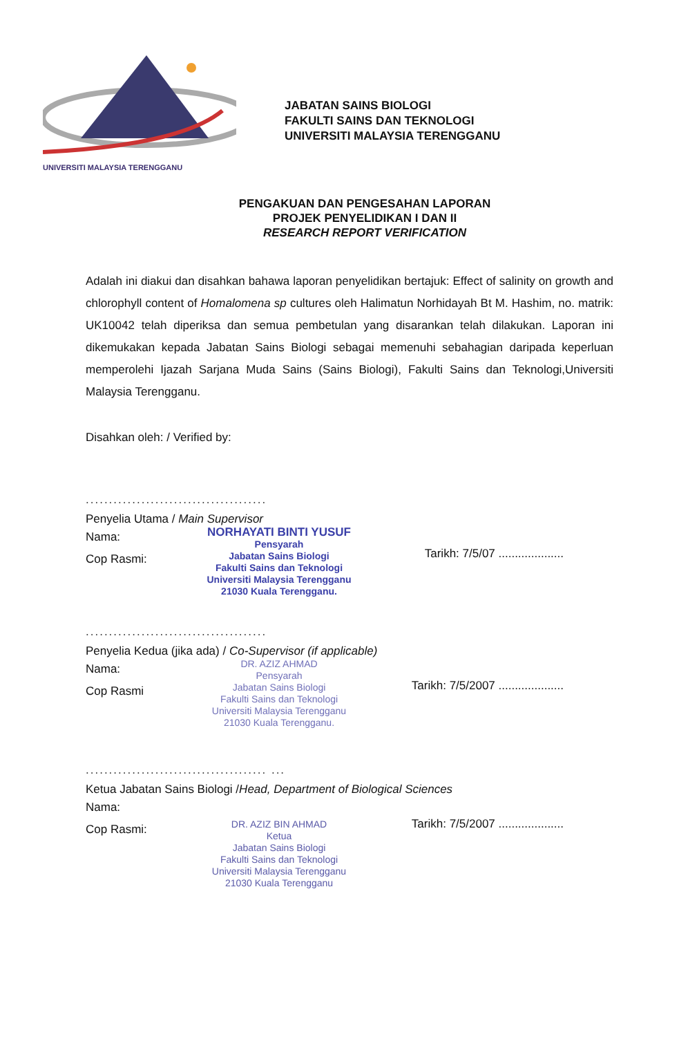UNIVERSITI MALAYSIA TERENGGANU
JABATAN SAINS BIOLOGI
FAKULTI SAINS DAN TEKNOLOGI
UNIVERSITI MALAYSIA TERENGGANU
PENGAKUAN DAN PENGESAHAN LAPORAN
PROJEK PENYELIDIKAN I DAN II
RESEARCH REPORT VERIFICATION
Adalah ini diakui dan disahkan bahawa laporan penyelidikan bertajuk: Effect of salinity on growth and chlorophyll content of Homalomena sp cultures oleh Halimatun Norhidayah Bt M. Hashim, no. matrik: UK10042 telah diperiksa dan semua pembetulan yang disarankan telah dilakukan. Laporan ini dikemukakan kepada Jabatan Sains Biologi sebagai memenuhi sebahagian daripada keperluan memperolehi Ijazah Sarjana Muda Sains (Sains Biologi), Fakulti Sains dan Teknologi,Universiti Malaysia Terengganu.
Disahkan oleh: / Verified by:
.......................................
Penyelia Utama / Main Supervisor
Nama:
Cop Rasmi:
NORHAYATI BINTI YUSUF
Pensyarah
Jabatan Sains Biologi
Fakulti Sains dan Teknologi
Universiti Malaysia Terengganu
21030 Kuala Terengganu.
Tarikh: 7/5/07 ....................
.......................................
Penyelia Kedua (jika ada) / Co-Supervisor (if applicable)
Nama:
Cop Rasmi
DR. AZIZ AHMAD
Pensyarah
Jabatan Sains Biologi
Fakulti Sains dan Teknologi
Universiti Malaysia Terengganu
21030 Kuala Terengganu.
Tarikh: 7/5/2007 ....................
....................................... ...
Ketua Jabatan Sains Biologi /Head, Department of Biological Sciences
Nama:
Cop Rasmi:
DR. AZIZ BIN AHMAD
Ketua
Jabatan Sains Biologi
Fakulti Sains dan Teknologi
Universiti Malaysia Terengganu
21030 Kuala Terengganu
Tarikh: 7/5/2007 ....................